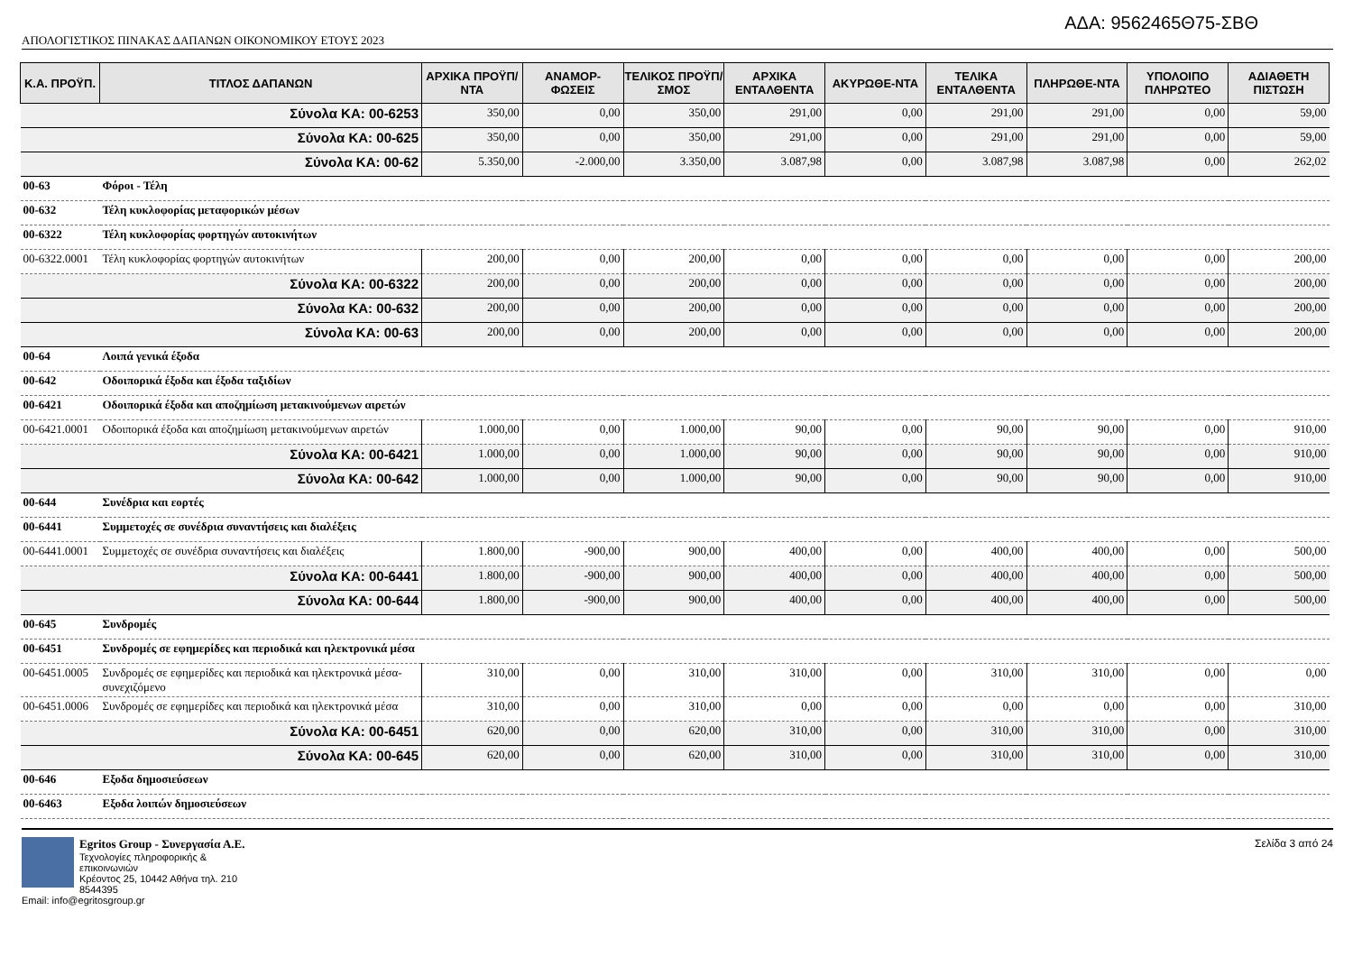ΑΔΑ: 9562465Θ75-ΣΒΘ
ΑΠΟΛΟΓΙΣΤΙΚΟΣ ΠΙΝΑΚΑΣ ΔΑΠΑΝΩΝ ΟΙΚΟΝΟΜΙΚΟΥ ΕΤΟΥΣ 2023
| Κ.Α. ΠΡΟΫΠ. | ΤΙΤΛΟΣ ΔΑΠΑΝΩΝ | ΑΡΧΙΚΑ ΠΡΟΫΠ/ΝΤΑ | ΑΝΑΜΟΡ-ΦΩΣΕΙΣ | ΤΕΛΙΚΟΣ ΠΡΟΫΠ/ΣΜΟΣ | ΑΡΧΙΚΑ ΕΝΤΑΛΘΕΝΤΑ | ΑΚΥΡΩΘΕ-ΝΤΑ | ΤΕΛΙΚΑ ΕΝΤΑΛΘΕΝΤΑ | ΠΛΗΡΩΘΕ-ΝΤΑ | ΥΠΟΛΟΙΠΟ ΠΛΗΡΩΤΕΟ | ΑΔΙΑΘΕΤΗ ΠΙΣΤΩΣΗ |
| --- | --- | --- | --- | --- | --- | --- | --- | --- | --- | --- |
| Σύνολα ΚΑ: 00-6253 | | 350,00 | 0,00 | 350,00 | 291,00 | 0,00 | 291,00 | 291,00 | 0,00 | 59,00 |
| Σύνολα ΚΑ: 00-625 | | 350,00 | 0,00 | 350,00 | 291,00 | 0,00 | 291,00 | 291,00 | 0,00 | 59,00 |
| Σύνολα ΚΑ: 00-62 | | 5.350,00 | -2.000,00 | 3.350,00 | 3.087,98 | 0,00 | 3.087,98 | 3.087,98 | 0,00 | 262,02 |
| 00-63 | Φόροι - Τέλη | | | | | | | | | |
| 00-632 | Τέλη κυκλοφορίας μεταφορικών μέσων | | | | | | | | | |
| 00-6322 | Τέλη κυκλοφορίας φορτηγών αυτοκινήτων | | | | | | | | | |
| 00-6322.0001 | Τέλη κυκλοφορίας φορτηγών αυτοκινήτων | 200,00 | 0,00 | 200,00 | 0,00 | 0,00 | 0,00 | 0,00 | 0,00 | 200,00 |
| Σύνολα ΚΑ: 00-6322 | | 200,00 | 0,00 | 200,00 | 0,00 | 0,00 | 0,00 | 0,00 | 0,00 | 200,00 |
| Σύνολα ΚΑ: 00-632 | | 200,00 | 0,00 | 200,00 | 0,00 | 0,00 | 0,00 | 0,00 | 0,00 | 200,00 |
| Σύνολα ΚΑ: 00-63 | | 200,00 | 0,00 | 200,00 | 0,00 | 0,00 | 0,00 | 0,00 | 0,00 | 200,00 |
| 00-64 | Λοιπά γενικά έξοδα | | | | | | | | | |
| 00-642 | Οδοιπορικά έξοδα και έξοδα ταξιδίων | | | | | | | | | |
| 00-6421 | Οδοιπορικά έξοδα και αποζημίωση μετακινούμενων αιρετών | | | | | | | | | |
| 00-6421.0001 | Οδοιπορικά έξοδα και αποζημίωση μετακινούμενων αιρετών | 1.000,00 | 0,00 | 1.000,00 | 90,00 | 0,00 | 90,00 | 90,00 | 0,00 | 910,00 |
| Σύνολα ΚΑ: 00-6421 | | 1.000,00 | 0,00 | 1.000,00 | 90,00 | 0,00 | 90,00 | 90,00 | 0,00 | 910,00 |
| Σύνολα ΚΑ: 00-642 | | 1.000,00 | 0,00 | 1.000,00 | 90,00 | 0,00 | 90,00 | 90,00 | 0,00 | 910,00 |
| 00-644 | Συνέδρια και εορτές | | | | | | | | | |
| 00-6441 | Συμμετοχές σε συνέδρια συναντήσεις και διαλέξεις | | | | | | | | | |
| 00-6441.0001 | Συμμετοχές σε συνέδρια συναντήσεις και διαλέξεις | 1.800,00 | -900,00 | 900,00 | 400,00 | 0,00 | 400,00 | 400,00 | 0,00 | 500,00 |
| Σύνολα ΚΑ: 00-6441 | | 1.800,00 | -900,00 | 900,00 | 400,00 | 0,00 | 400,00 | 400,00 | 0,00 | 500,00 |
| Σύνολα ΚΑ: 00-644 | | 1.800,00 | -900,00 | 900,00 | 400,00 | 0,00 | 400,00 | 400,00 | 0,00 | 500,00 |
| 00-645 | Συνδρομές | | | | | | | | | |
| 00-6451 | Συνδρομές σε εφημερίδες και περιοδικά και ηλεκτρονικά μέσα | | | | | | | | | |
| 00-6451.0005 | Συνδρομές σε εφημερίδες και περιοδικά και ηλεκτρονικά μέσα-συνεχιζόμενο | 310,00 | 0,00 | 310,00 | 310,00 | 0,00 | 310,00 | 310,00 | 0,00 | 0,00 |
| 00-6451.0006 | Συνδρομές σε εφημερίδες και περιοδικά και ηλεκτρονικά μέσα | 310,00 | 0,00 | 310,00 | 0,00 | 0,00 | 0,00 | 0,00 | 0,00 | 310,00 |
| Σύνολα ΚΑ: 00-6451 | | 620,00 | 0,00 | 620,00 | 310,00 | 0,00 | 310,00 | 310,00 | 0,00 | 310,00 |
| Σύνολα ΚΑ: 00-645 | | 620,00 | 0,00 | 620,00 | 310,00 | 0,00 | 310,00 | 310,00 | 0,00 | 310,00 |
| 00-646 | Εξοδα δημοσιεύσεων | | | | | | | | | |
| 00-6463 | Εξοδα λοιπών δημοσιεύσεων | | | | | | | | | |
Egritos Group - Συνεργασία Α.Ε.
Τεχνολογίες πληροφορικής & επικοινωνιών
Κρέοντος 25, 10442 Αθήνα τηλ. 210 8544395
Email: info@egritosgroup.gr
Σελίδα 3 από 24